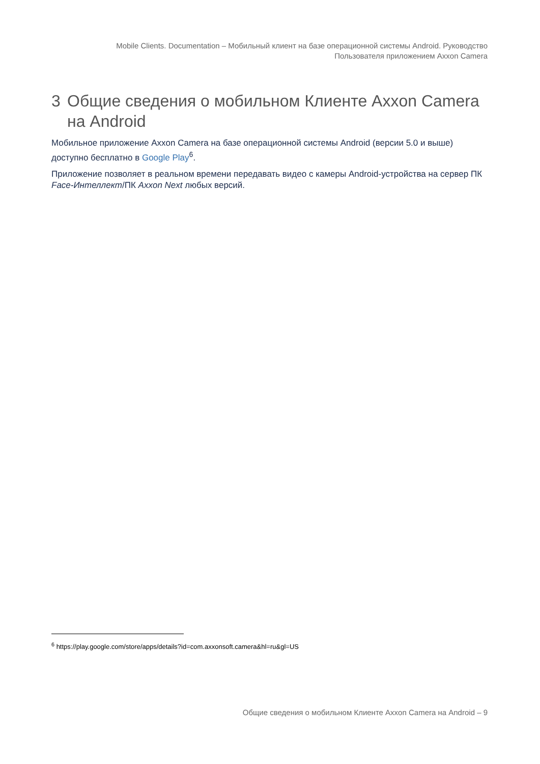Mobile Clients. Documentation – Мобильный клиент на базе операционной системы Android. Руководство
Пользователя приложением Axxon Camera
3 Общие сведения о мобильном Клиенте Axxon Camera на Android
Мобильное приложение Axxon Camera на базе операционной системы Android (версии 5.0 и выше) доступно бесплатно в Google Play<sup>6</sup>.
Приложение позволяет в реальном времени передавать видео с камеры Android-устройства на сервер ПК Face-Интеллект/ПК Axxon Next любых версий.
<sup>6</sup> https://play.google.com/store/apps/details?id=com.axxonsoft.camera&hl=ru&gl=US
Общие сведения о мобильном Клиенте Axxon Camera на Android – 9